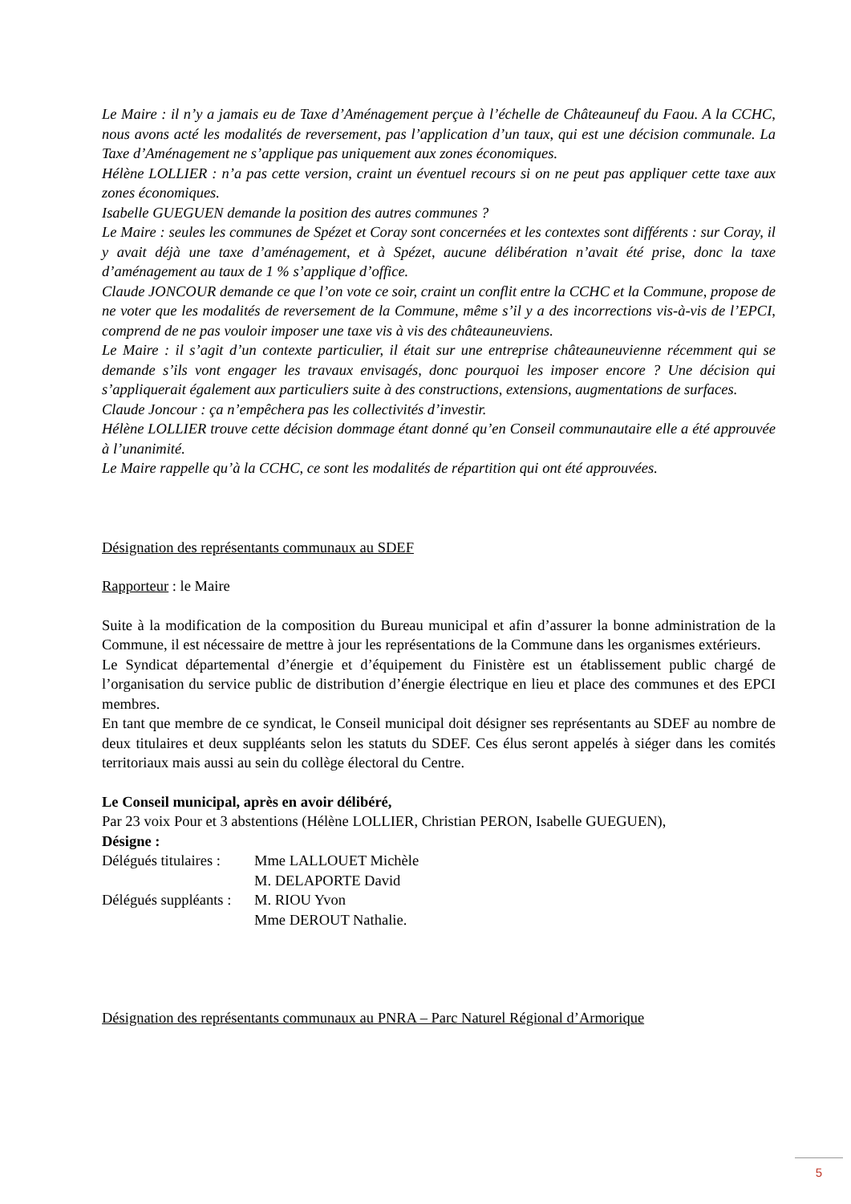Le Maire : il n’y a jamais eu de Taxe d’Aménagement perçue à l’échelle de Châteauneuf du Faou. A la CCHC, nous avons acté les modalités de reversement, pas l’application d’un taux, qui est une décision communale. La Taxe d’Aménagement ne s’applique pas uniquement aux zones économiques.
Hélène LOLLIER : n’a pas cette version, craint un éventuel recours si on ne peut pas appliquer cette taxe aux zones économiques.
Isabelle GUEGUEN demande la position des autres communes ?
Le Maire : seules les communes de Spézet et Coray sont concernées et les contextes sont différents : sur Coray, il y avait déjà une taxe d’aménagement, et à Spézet, aucune délibération n’avait été prise, donc la taxe d’aménagement au taux de 1 % s’applique d’office.
Claude JONCOUR demande ce que l’on vote ce soir, craint un conflit entre la CCHC et la Commune, propose de ne voter que les modalités de reversement de la Commune, même s’il y a des incorrections vis-à-vis de l’EPCI, comprend de ne pas vouloir imposer une taxe vis à vis des châteauneuviens.
Le Maire : il s’agit d’un contexte particulier, il était sur une entreprise châteauneuvienne récemment qui se demande s’ils vont engager les travaux envisagés, donc pourquoi les imposer encore ? Une décision qui s’appliquerait également aux particuliers suite à des constructions, extensions, augmentations de surfaces.
Claude Joncour : ça n’empêchera pas les collectivités d’investir.
Hélène LOLLIER trouve cette décision dommage étant donné qu’en Conseil communautaire elle a été approuvée à l’unanimité.
Le Maire rappelle qu’à la CCHC, ce sont les modalités de répartition qui ont été approuvées.
Désignation des représentants communaux au SDEF
Rapporteur : le Maire
Suite à la modification de la composition du Bureau municipal et afin d’assurer la bonne administration de la Commune, il est nécessaire de mettre à jour les représentations de la Commune dans les organismes extérieurs.
Le Syndicat départemental d’énergie et d’équipement du Finistère est un établissement public chargé de l’organisation du service public de distribution d’énergie électrique en lieu et place des communes et des EPCI membres.
En tant que membre de ce syndicat, le Conseil municipal doit désigner ses représentants au SDEF au nombre de deux titulaires et deux suppléants selon les statuts du SDEF. Ces élus seront appelés à siéger dans les comités territoriaux mais aussi au sein du collège électoral du Centre.
Le Conseil municipal, après en avoir délibéré,
Par 23 voix Pour et 3 abstentions (Hélène LOLLIER, Christian PERON, Isabelle GUEGUEN),
Désigne :
Délégués titulaires :
Mme LALLOUET Michèle
M. DELAPORTE David
Délégués suppléants :
M. RIOU Yvon
Mme DEROUT Nathalie.
Désignation des représentants communaux au PNRA – Parc Naturel Régional d’Armorique
5